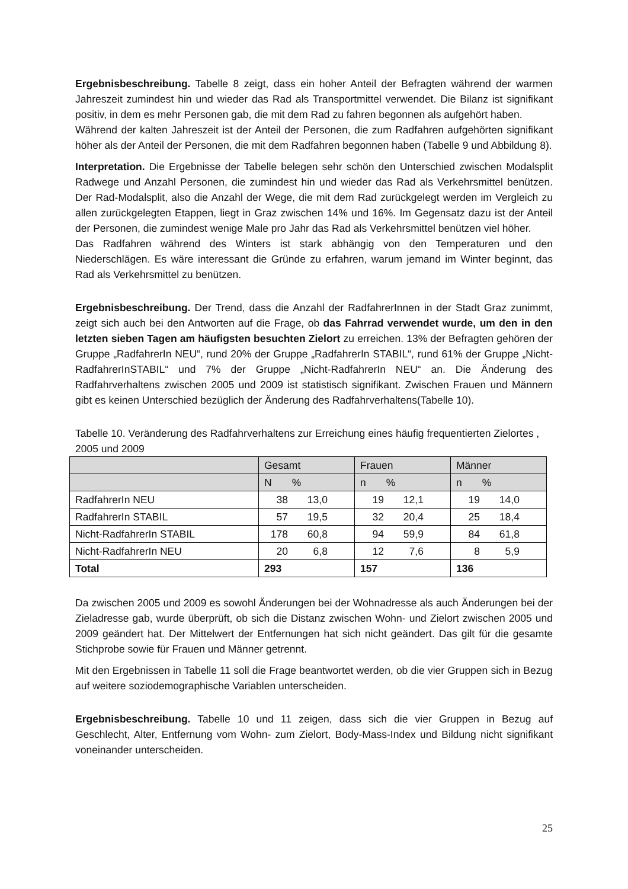Ergebnisbeschreibung. Tabelle 8 zeigt, dass ein hoher Anteil der Befragten während der warmen Jahreszeit zumindest hin und wieder das Rad als Transportmittel verwendet. Die Bilanz ist signifikant positiv, in dem es mehr Personen gab, die mit dem Rad zu fahren begonnen als aufgehört haben.
Während der kalten Jahreszeit ist der Anteil der Personen, die zum Radfahren aufgehörten signifikant höher als der Anteil der Personen, die mit dem Radfahren begonnen haben (Tabelle 9 und Abbildung 8).
Interpretation. Die Ergebnisse der Tabelle belegen sehr schön den Unterschied zwischen Modalsplit Radwege und Anzahl Personen, die zumindest hin und wieder das Rad als Verkehrsmittel benützen. Der Rad-Modalsplit, also die Anzahl der Wege, die mit dem Rad zurückgelegt werden im Vergleich zu allen zurückgelegten Etappen, liegt in Graz zwischen 14% und 16%. Im Gegensatz dazu ist der Anteil der Personen, die zumindest wenige Male pro Jahr das Rad als Verkehrsmittel benützen viel höher.
Das Radfahren während des Winters ist stark abhängig von den Temperaturen und den Niederschlägen. Es wäre interessant die Gründe zu erfahren, warum jemand im Winter beginnt, das Rad als Verkehrsmittel zu benützen.
Ergebnisbeschreibung. Der Trend, dass die Anzahl der RadfahrerInnen in der Stadt Graz zunimmt, zeigt sich auch bei den Antworten auf die Frage, ob das Fahrrad verwendet wurde, um den in den letzten sieben Tagen am häufigsten besuchten Zielort zu erreichen. 13% der Befragten gehören der Gruppe „RadfahrerIn NEU“, rund 20% der Gruppe „RadfahrerIn STABIL“, rund 61% der Gruppe „Nicht-RadfahrerInSTABIL“ und 7% der Gruppe „Nicht-RadfahrerIn NEU“ an. Die Änderung des Radfahrverhaltens zwischen 2005 und 2009 ist statistisch signifikant. Zwischen Frauen und Männern gibt es keinen Unterschied bezüglich der Änderung des Radfahrverhaltens(Tabelle 10).
Tabelle 10. Veränderung des Radfahrverhaltens zur Erreichung eines häufig frequentierten Zielortes , 2005 und 2009
| | Gesamt | Frauen | Männer |
| | N % | n % | n % |
| RadfahrerIn NEU | 38 13,0 | 19 12,1 | 19 14,0 |
| RadfahrerIn STABIL | 57 19,5 | 32 20,4 | 25 18,4 |
| Nicht-RadfahrerIn STABIL | 178 60,8 | 94 59,9 | 84 61,8 |
| Nicht-RadfahrerIn NEU | 20 6,8 | 12 7,6 | 8 5,9 |
| Total | 293 | 157 | 136 |
Da zwischen 2005 und 2009 es sowohl Änderungen bei der Wohnadresse als auch Änderungen bei der Zieladresse gab, wurde überprüft, ob sich die Distanz zwischen Wohn- und Zielort zwischen 2005 und 2009 geändert hat. Der Mittelwert der Entfernungen hat sich nicht geändert. Das gilt für die gesamte Stichprobe sowie für Frauen und Männer getrennt.
Mit den Ergebnissen in Tabelle 11 soll die Frage beantwortet werden, ob die vier Gruppen sich in Bezug auf weitere soziodemographische Variablen unterscheiden.
Ergebnisbeschreibung. Tabelle 10 und 11 zeigen, dass sich die vier Gruppen in Bezug auf Geschlecht, Alter, Entfernung vom Wohn- zum Zielort, Body-Mass-Index und Bildung nicht signifikant voneinander unterscheiden.
25